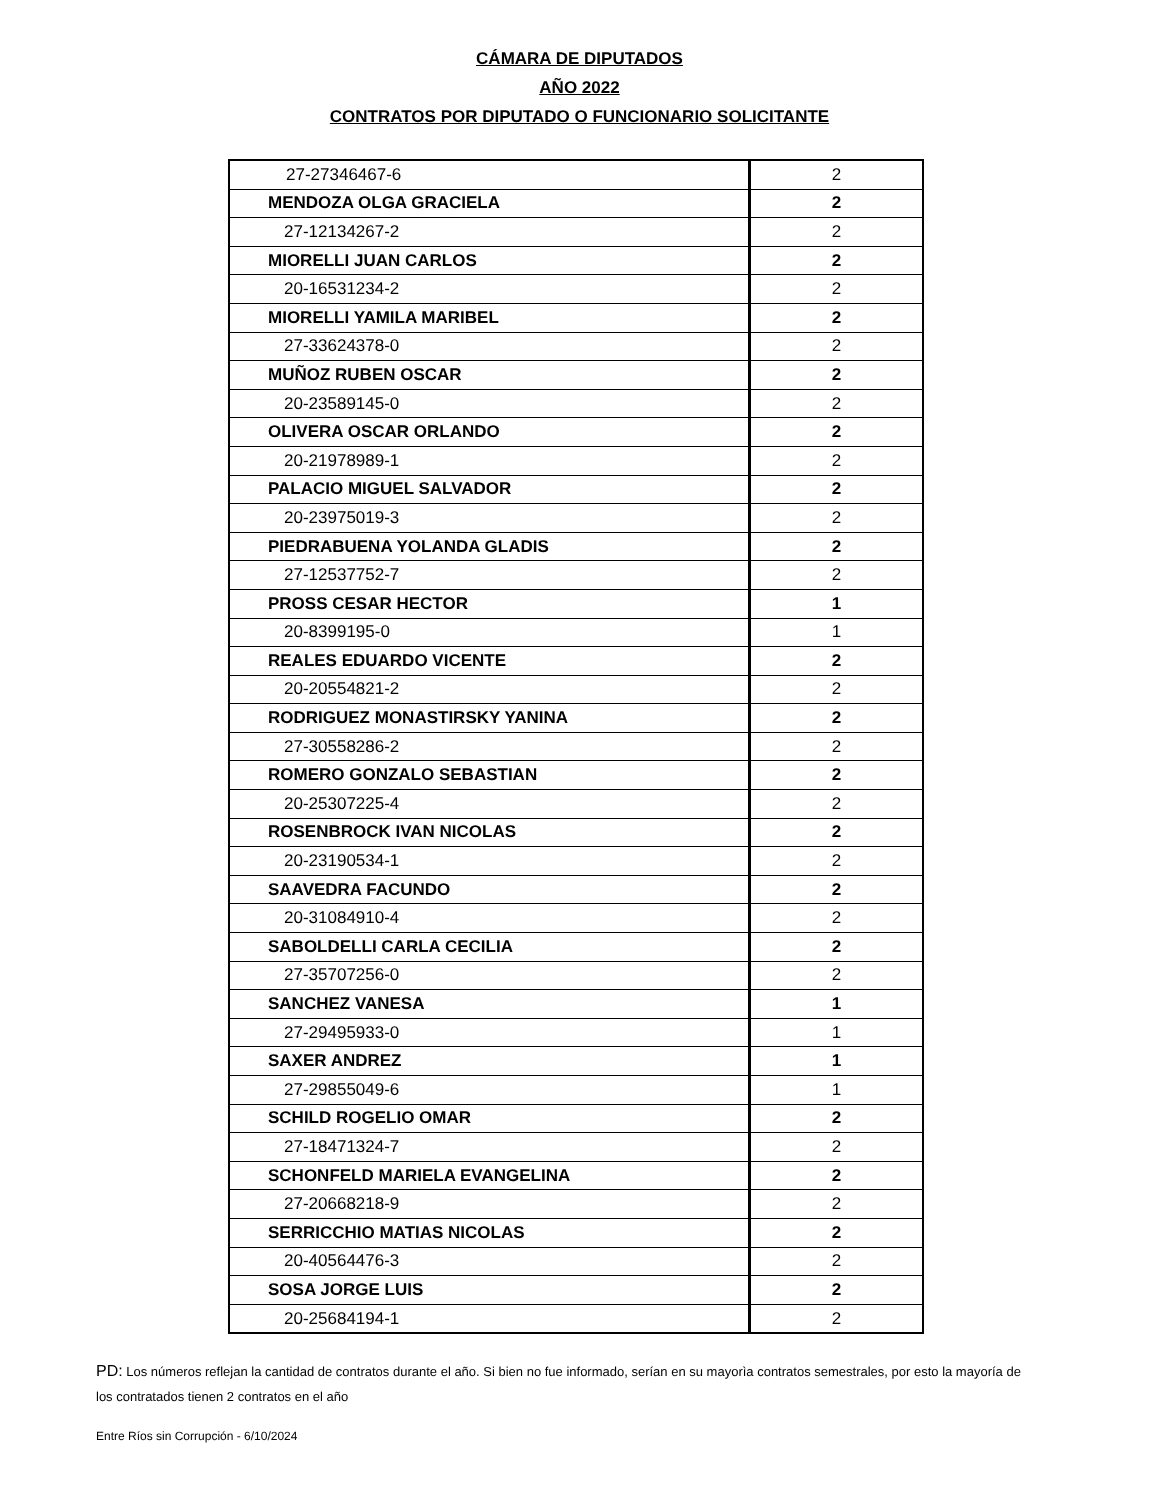CÁMARA DE DIPUTADOS
AÑO 2022
CONTRATOS POR DIPUTADO O FUNCIONARIO SOLICITANTE
| 27-27346467-6 | 2 |
| MENDOZA OLGA GRACIELA | 2 |
| 27-12134267-2 | 2 |
| MIORELLI JUAN CARLOS | 2 |
| 20-16531234-2 | 2 |
| MIORELLI YAMILA MARIBEL | 2 |
| 27-33624378-0 | 2 |
| MUÑOZ RUBEN OSCAR | 2 |
| 20-23589145-0 | 2 |
| OLIVERA OSCAR ORLANDO | 2 |
| 20-21978989-1 | 2 |
| PALACIO MIGUEL SALVADOR | 2 |
| 20-23975019-3 | 2 |
| PIEDRABUENA YOLANDA GLADIS | 2 |
| 27-12537752-7 | 2 |
| PROSS CESAR HECTOR | 1 |
| 20-8399195-0 | 1 |
| REALES EDUARDO VICENTE | 2 |
| 20-20554821-2 | 2 |
| RODRIGUEZ MONASTIRSKY YANINA | 2 |
| 27-30558286-2 | 2 |
| ROMERO GONZALO SEBASTIAN | 2 |
| 20-25307225-4 | 2 |
| ROSENBROCK IVAN NICOLAS | 2 |
| 20-23190534-1 | 2 |
| SAAVEDRA FACUNDO | 2 |
| 20-31084910-4 | 2 |
| SABOLDELLI CARLA CECILIA | 2 |
| 27-35707256-0 | 2 |
| SANCHEZ VANESA | 1 |
| 27-29495933-0 | 1 |
| SAXER ANDREZ | 1 |
| 27-29855049-6 | 1 |
| SCHILD ROGELIO OMAR | 2 |
| 27-18471324-7 | 2 |
| SCHONFELD MARIELA EVANGELINA | 2 |
| 27-20668218-9 | 2 |
| SERRICCHIO MATIAS NICOLAS | 2 |
| 20-40564476-3 | 2 |
| SOSA JORGE LUIS | 2 |
| 20-25684194-1 | 2 |
PD: Los números reflejan la cantidad de contratos durante el año. Si bien no fue informado, serían en su mayorìa contratos semestrales, por esto la mayoría de los contratados tienen 2 contratos en el año
Entre Ríos sin Corrupción - 6/10/2024